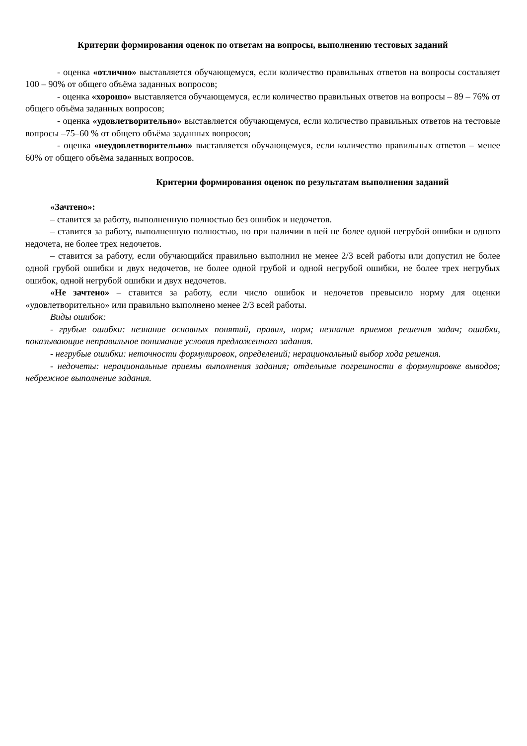Критерии формирования оценок по ответам на вопросы, выполнению тестовых заданий
- оценка «отлично» выставляется обучающемуся, если количество правильных ответов на вопросы составляет 100 – 90% от общего объёма заданных вопросов;
- оценка «хорошо» выставляется обучающемуся, если количество правильных ответов на вопросы – 89 – 76% от общего объёма заданных вопросов;
- оценка «удовлетворительно» выставляется обучающемуся, если количество правильных ответов на тестовые вопросы –75–60 % от общего объёма заданных вопросов;
- оценка «неудовлетворительно» выставляется обучающемуся, если количество правильных ответов – менее 60% от общего объёма заданных вопросов.
Критерии формирования оценок по результатам выполнения заданий
«Зачтено»:
– ставится за работу, выполненную полностью без ошибок и недочетов.
– ставится за работу, выполненную полностью, но при наличии в ней не более одной негрубой ошибки и одного недочета, не более трех недочетов.
– ставится за работу, если обучающийся правильно выполнил не менее 2/3 всей работы или допустил не более одной грубой ошибки и двух недочетов, не более одной грубой и одной негрубой ошибки, не более трех негрубых ошибок, одной негрубой ошибки и двух недочетов.
«Не зачтено» – ставится за работу, если число ошибок и недочетов превысило норму для оценки «удовлетворительно» или правильно выполнено менее 2/3 всей работы.
Виды ошибок:
- грубые ошибки: незнание основных понятий, правил, норм; незнание приемов решения задач; ошибки, показывающие неправильное понимание условия предложенного задания.
- негрубые ошибки: неточности формулировок, определений; нерациональный выбор хода решения.
- недочеты: нерациональные приемы выполнения задания; отдельные погрешности в формулировке выводов; небрежное выполнение задания.